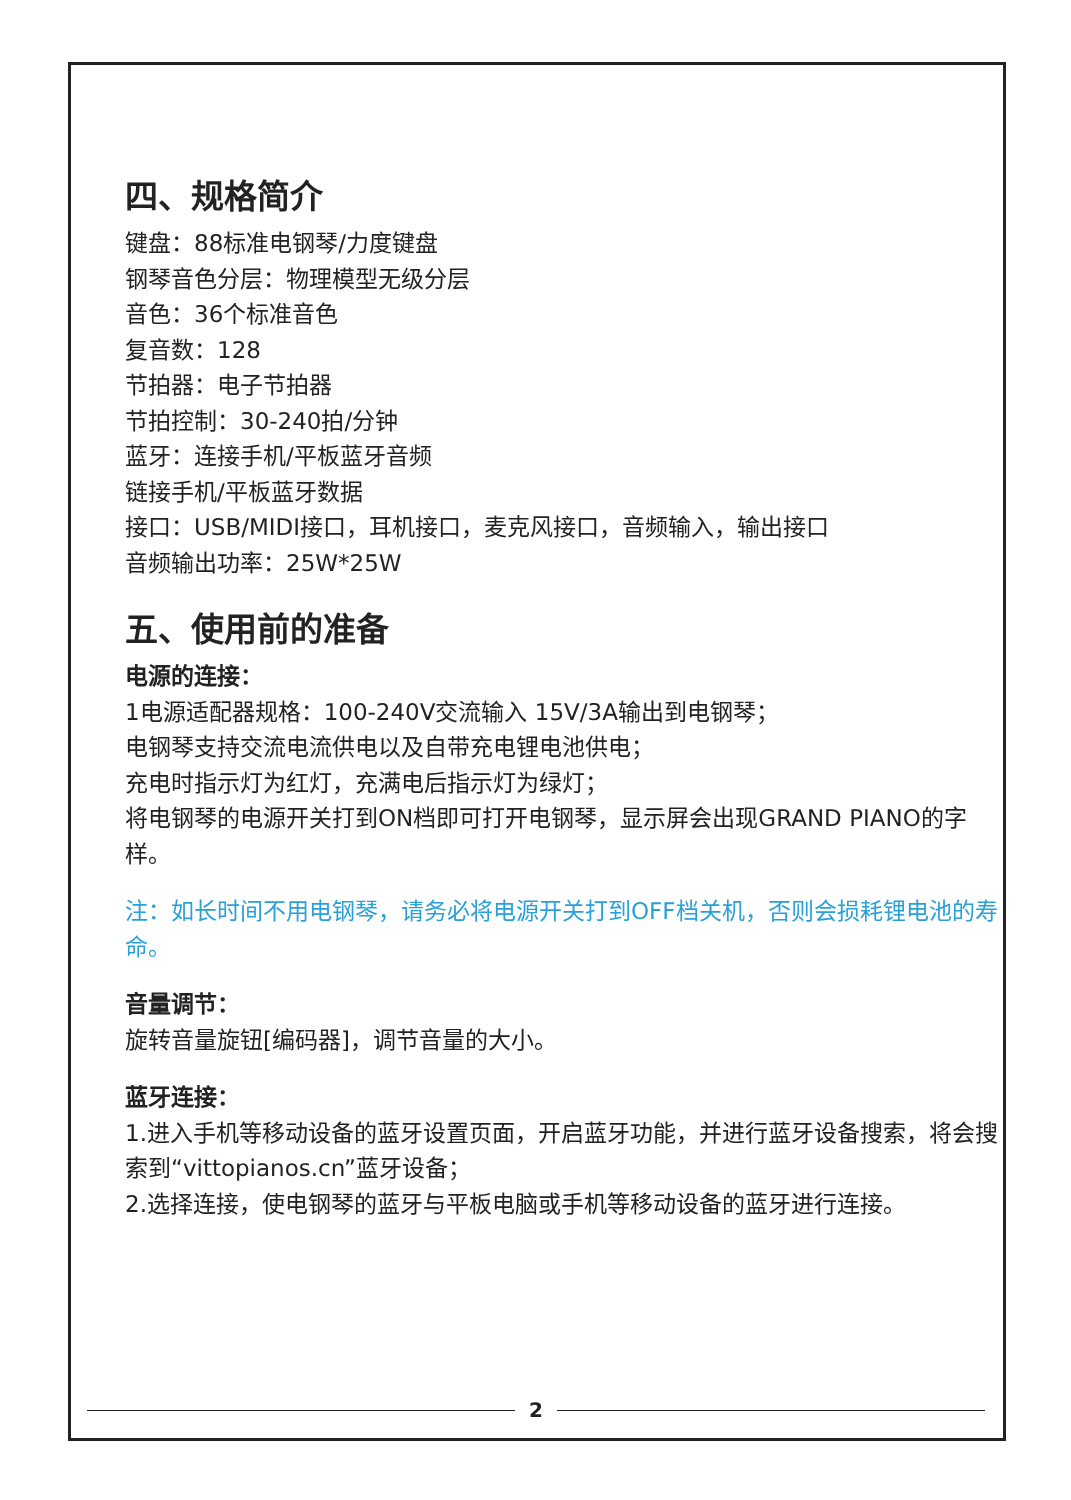四、规格简介
键盘：88标准电钢琴/力度键盘
钢琴音色分层：物理模型无级分层
音色：36个标准音色
复音数：128
节拍器：电子节拍器
节拍控制：30-240拍/分钟
蓝牙：连接手机/平板蓝牙音频
链接手机/平板蓝牙数据
接口：USB/MIDI接口，耳机接口，麦克风接口，音频输入，输出接口
音频输出功率：25W*25W
五、使用前的准备
电源的连接：
1电源适配器规格：100-240V交流输入 15V/3A输出到电钢琴；
电钢琴支持交流电流供电以及自带充电锂电池供电；
充电时指示灯为红灯，充满电后指示灯为绿灯；
将电钢琴的电源开关打到ON档即可打开电钢琴，显示屏会出现GRAND PIANO的字样。
注：如长时间不用电钢琴，请务必将电源开关打到OFF档关机，否则会损耗锂电池的寿命。
音量调节：
旋转音量旋钮[编码器]，调节音量的大小。
蓝牙连接：
1.进入手机等移动设备的蓝牙设置页面，开启蓝牙功能，并进行蓝牙设备搜索，将会搜索到“vittopianos.cn”蓝牙设备；
2.选择连接，使电钢琴的蓝牙与平板电脑或手机等移动设备的蓝牙进行连接。
2